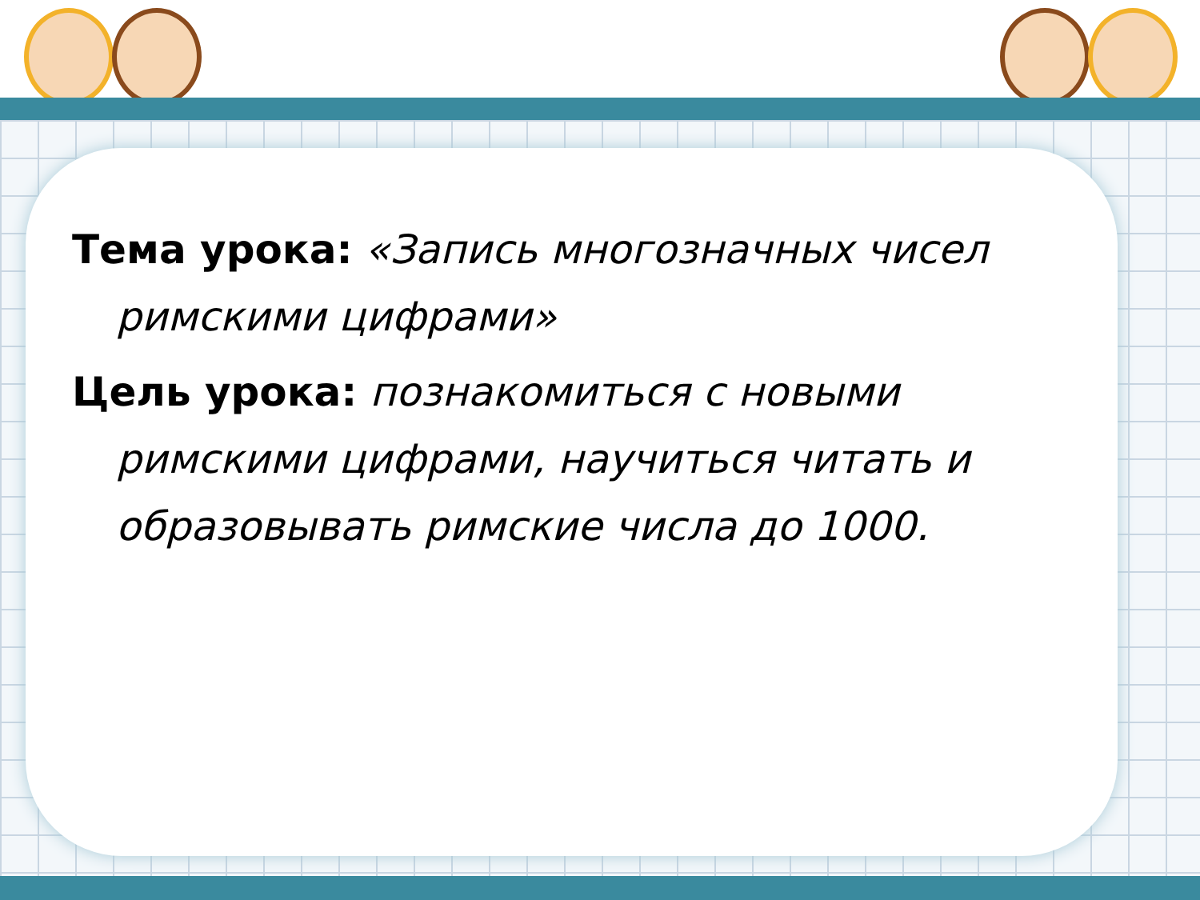Тема урока: «Запись многозначных чисел римскими цифрами»
Цель урока: познакомиться с новыми римскими цифрами, научиться читать и образовывать римские числа до 1000.